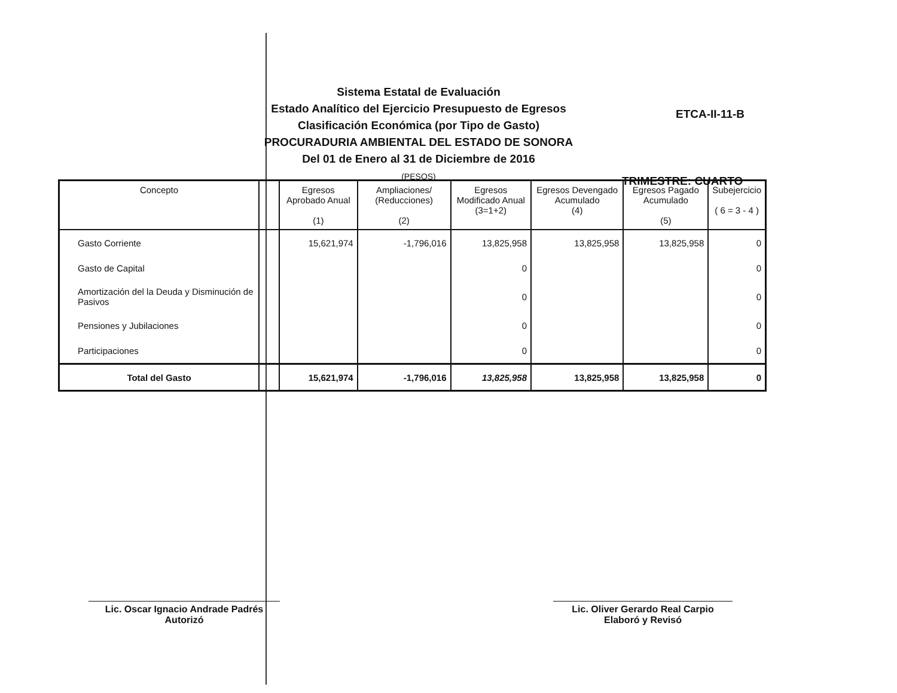Sistema Estatal de Evaluación
Estado Analítico del Ejercicio Presupuesto de Egresos
Clasificación Económica (por Tipo de Gasto)
PROCURADURIA AMBIENTAL DEL ESTADO DE SONORA
Del 01 de Enero al 31 de Diciembre de 2016
(PESOS)
ETCA-II-11-B
TRIMESTRE: CUARTO
| Concepto | | Egresos Aprobado Anual (1) | Ampliaciones/ (Reducciones) (2) | Egresos Modificado Anual (3=1+2) | Egresos Devengado Acumulado (4) | Egresos Pagado Acumulado (5) | Subejercicio ( 6 = 3 - 4 ) |
| --- | --- | --- | --- | --- | --- | --- | --- |
| Gasto Corriente | | 15,621,974 | -1,796,016 | 13,825,958 | 13,825,958 | 13,825,958 | 0 |
| Gasto de Capital | | | | 0 | | | 0 |
| Amortización del la Deuda y Disminución de Pasivos | | | | 0 | | | 0 |
| Pensiones y Jubilaciones | | | | 0 | | | 0 |
| Participaciones | | | | 0 | | | 0 |
| Total del Gasto | | 15,621,974 | -1,796,016 | 13,825,958 | 13,825,958 | 13,825,958 | 0 |
Lic. Oscar Ignacio Andrade Padrés
Autorizó
Lic. Oliver Gerardo Real Carpio
Elaboró y Revisó